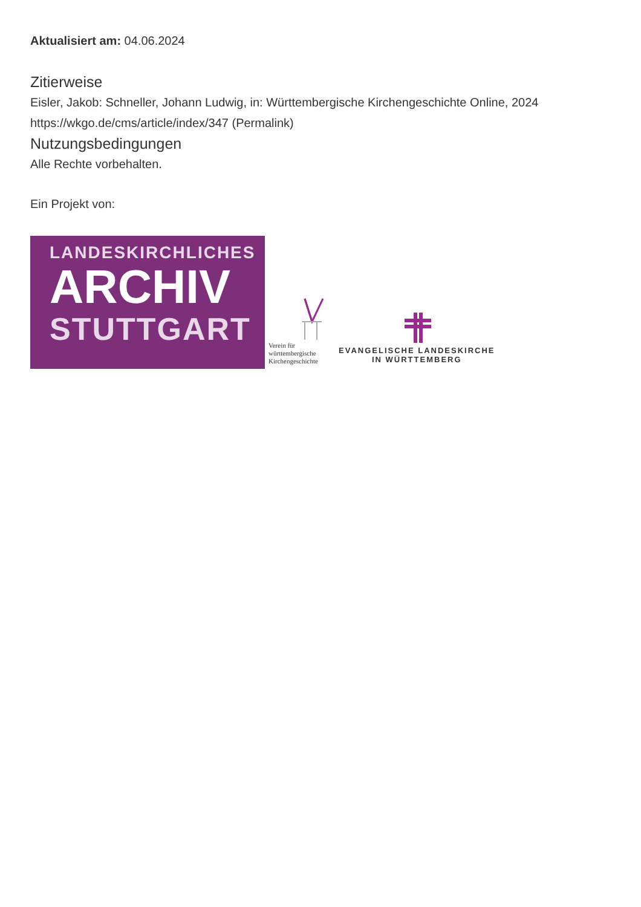Aktualisiert am: 04.06.2024
Zitierweise
Eisler, Jakob: Schneller, Johann Ludwig, in: Württembergische Kirchengeschichte Online, 2024
https://wkgo.de/cms/article/index/347 (Permalink)
Nutzungsbedingungen
Alle Rechte vorbehalten.
Ein Projekt von:
LANDESKIRCHLICHES
ARCHIV
STUTTGART
Verein für
württembergische
Kirchengeschichte
EVANGELISCHE LANDESKIRCHE
IN WÜRTTEMBERG